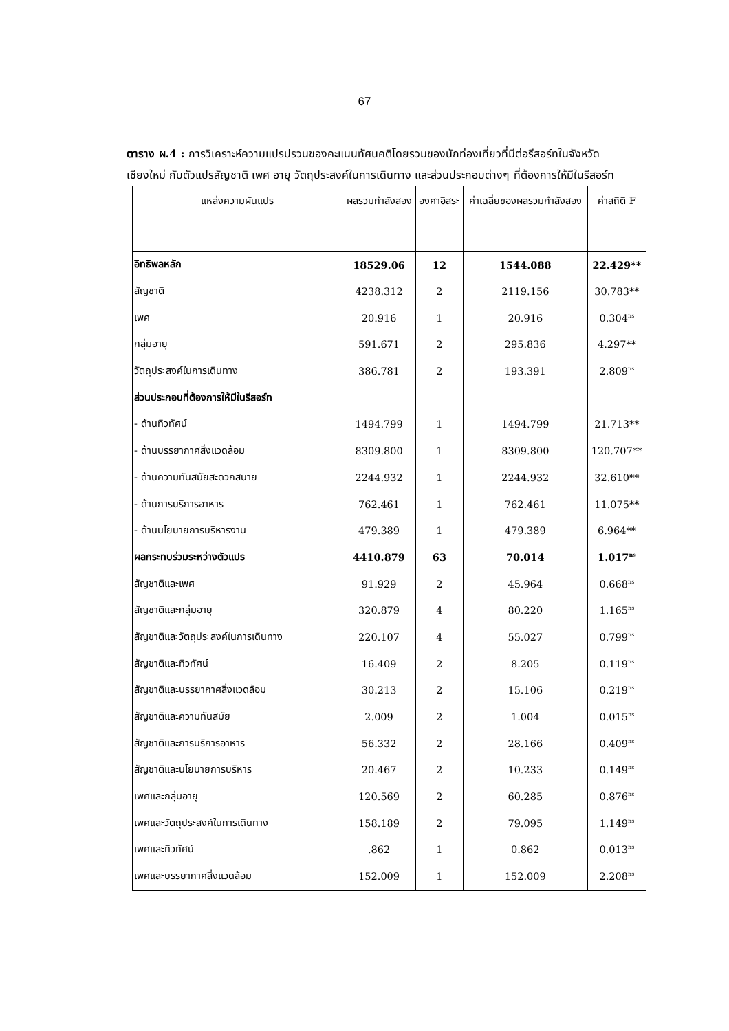67
ตาราง ผ.4 : การวิเคราะห์ความแปรปรวนของคะแนนทัศนคติโดยรวมของนักท่องเที่ยวที่มีต่อรีสอร์ทในจังหวัดเชียงใหม่ กับตัวแปรสัญชาติ เพศ อายุ วัตถุประสงค์ในการเดินทาง และส่วนประกอบต่างๆ ที่ต้องการให้มีในรีสอร์ท
| แหล่งความผันแปร | ผลรวมกำลังสอง | องศาอิสระ | ค่าเฉลี่ยของผลรวมกำลังสอง | ค่าสถิติ F |
| --- | --- | --- | --- | --- |
| อิทธิพลหลัก | 18529.06 | 12 | 1544.088 | 22.429** |
| สัญชาติ | 4238.312 | 2 | 2119.156 | 30.783** |
| เพศ | 20.916 | 1 | 20.916 | 0.304<sup>ns</sup> |
| กลุ่มอายุ | 591.671 | 2 | 295.836 | 4.297** |
| วัตถุประสงค์ในการเดินทาง | 386.781 | 2 | 193.391 | 2.809<sup>ns</sup> |
| ส่วนประกอบที่ต้องการให้มีในรีสอร์ท | | | | |
| - ด้านทิวทัศน์ | 1494.799 | 1 | 1494.799 | 21.713** |
| - ด้านบรรยากาศสิ่งแวดล้อม | 8309.800 | 1 | 8309.800 | 120.707** |
| - ด้านความทันสมัยสะดวกสบาย | 2244.932 | 1 | 2244.932 | 32.610** |
| - ด้านการบริการอาหาร | 762.461 | 1 | 762.461 | 11.075** |
| - ด้านนโยบายการบริหารงาน | 479.389 | 1 | 479.389 | 6.964** |
| ผลกระทบร่วมระหว่างตัวแปร | 4410.879 | 63 | 70.014 | 1.017<sup>ns</sup> |
| สัญชาติและเพศ | 91.929 | 2 | 45.964 | 0.668<sup>ns</sup> |
| สัญชาติและกลุ่มอายุ | 320.879 | 4 | 80.220 | 1.165<sup>ns</sup> |
| สัญชาติและวัตถุประสงค์ในการเดินทาง | 220.107 | 4 | 55.027 | 0.799<sup>ns</sup> |
| สัญชาติและทิวทัศน์ | 16.409 | 2 | 8.205 | 0.119<sup>ns</sup> |
| สัญชาติและบรรยากาศสิ่งแวดล้อม | 30.213 | 2 | 15.106 | 0.219<sup>ns</sup> |
| สัญชาติและความทันสมัย | 2.009 | 2 | 1.004 | 0.015<sup>ns</sup> |
| สัญชาติและการบริการอาหาร | 56.332 | 2 | 28.166 | 0.409<sup>ns</sup> |
| สัญชาติและนโยบายการบริหาร | 20.467 | 2 | 10.233 | 0.149<sup>ns</sup> |
| เพศและกลุ่มอายุ | 120.569 | 2 | 60.285 | 0.876<sup>ns</sup> |
| เพศและวัตถุประสงค์ในการเดินทาง | 158.189 | 2 | 79.095 | 1.149<sup>ns</sup> |
| เพศและทิวทัศน์ | .862 | 1 | 0.862 | 0.013<sup>ns</sup> |
| เพศและบรรยากาศสิ่งแวดล้อม | 152.009 | 1 | 152.009 | 2.208<sup>ns</sup> |